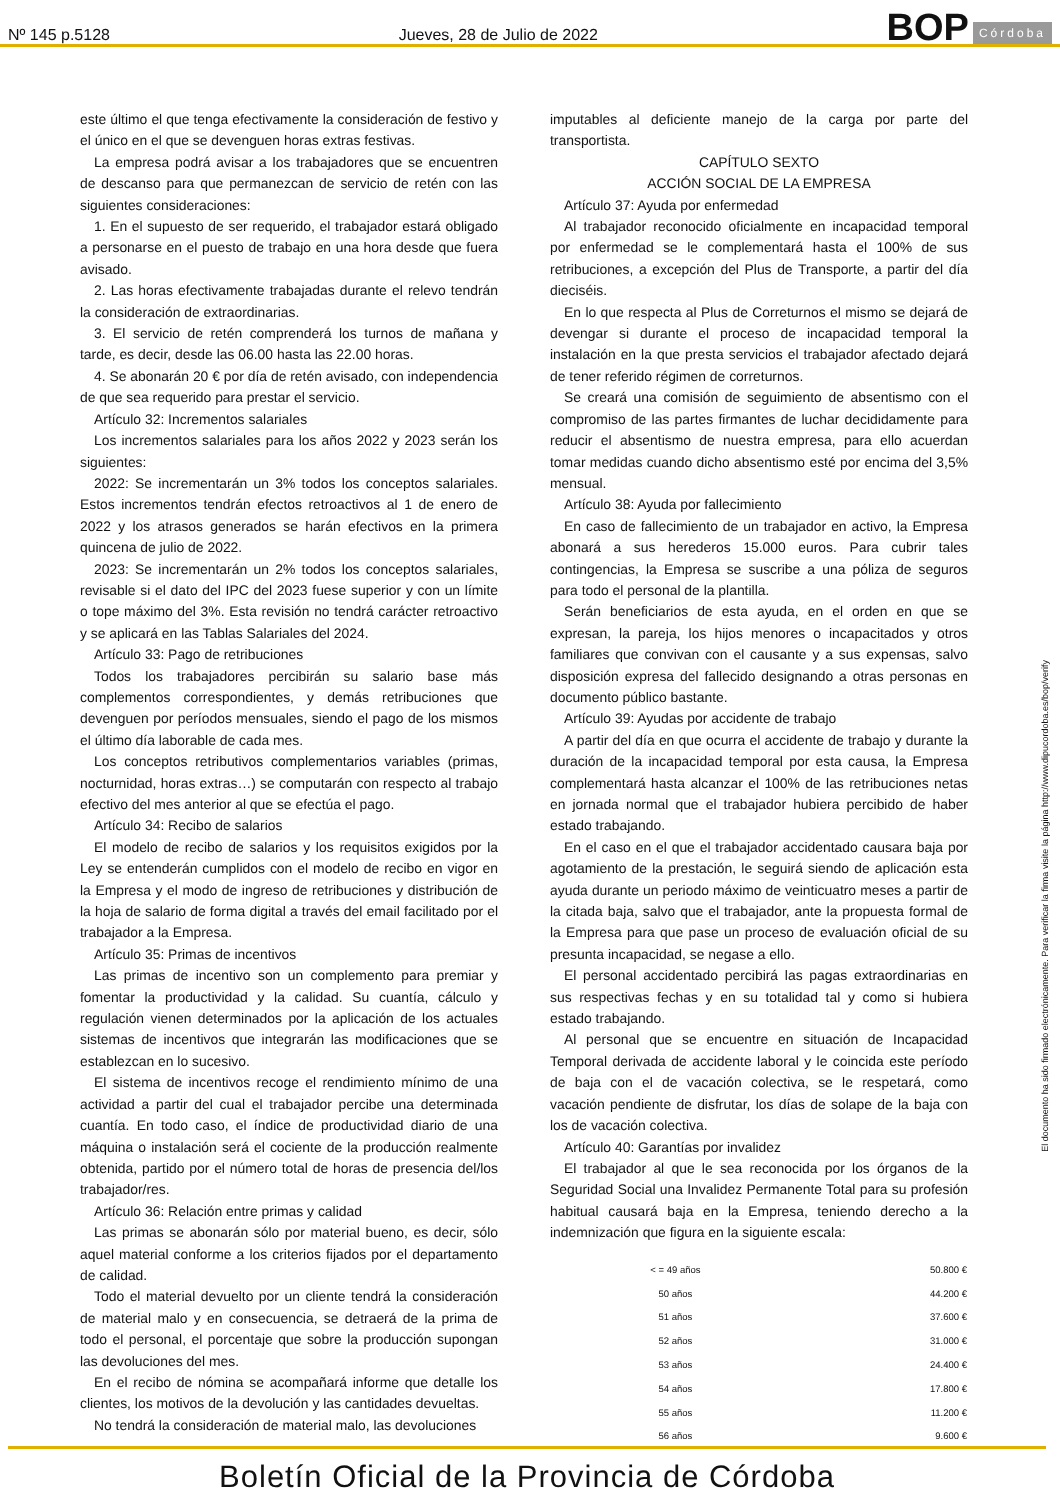Nº 145 p.5128 Jueves, 28 de Julio de 2022 BOP Córdoba
este último el que tenga efectivamente la consideración de festivo y el único en el que se devenguen horas extras festivas.
La empresa podrá avisar a los trabajadores que se encuentren de descanso para que permanezcan de servicio de retén con las siguientes consideraciones:
1. En el supuesto de ser requerido, el trabajador estará obligado a personarse en el puesto de trabajo en una hora desde que fuera avisado.
2. Las horas efectivamente trabajadas durante el relevo tendrán la consideración de extraordinarias.
3. El servicio de retén comprenderá los turnos de mañana y tarde, es decir, desde las 06.00 hasta las 22.00 horas.
4. Se abonarán 20 € por día de retén avisado, con independencia de que sea requerido para prestar el servicio.
Artículo 32: Incrementos salariales
Los incrementos salariales para los años 2022 y 2023 serán los siguientes:
2022: Se incrementarán un 3% todos los conceptos salariales. Estos incrementos tendrán efectos retroactivos al 1 de enero de 2022 y los atrasos generados se harán efectivos en la primera quincena de julio de 2022.
2023: Se incrementarán un 2% todos los conceptos salariales, revisable si el dato del IPC del 2023 fuese superior y con un límite o tope máximo del 3%. Esta revisión no tendrá carácter retroactivo y se aplicará en las Tablas Salariales del 2024.
Artículo 33: Pago de retribuciones
Todos los trabajadores percibirán su salario base más complementos correspondientes, y demás retribuciones que devenguen por períodos mensuales, siendo el pago de los mismos el último día laborable de cada mes.
Los conceptos retributivos complementarios variables (primas, nocturnidad, horas extras…) se computarán con respecto al trabajo efectivo del mes anterior al que se efectúa el pago.
Artículo 34: Recibo de salarios
El modelo de recibo de salarios y los requisitos exigidos por la Ley se entenderán cumplidos con el modelo de recibo en vigor en la Empresa y el modo de ingreso de retribuciones y distribución de la hoja de salario de forma digital a través del email facilitado por el trabajador a la Empresa.
Artículo 35: Primas de incentivos
Las primas de incentivo son un complemento para premiar y fomentar la productividad y la calidad. Su cuantía, cálculo y regulación vienen determinados por la aplicación de los actuales sistemas de incentivos que integrarán las modificaciones que se establezcan en lo sucesivo.
El sistema de incentivos recoge el rendimiento mínimo de una actividad a partir del cual el trabajador percibe una determinada cuantía. En todo caso, el índice de productividad diario de una máquina o instalación será el cociente de la producción realmente obtenida, partido por el número total de horas de presencia del/los trabajador/res.
Artículo 36: Relación entre primas y calidad
Las primas se abonarán sólo por material bueno, es decir, sólo aquel material conforme a los criterios fijados por el departamento de calidad.
Todo el material devuelto por un cliente tendrá la consideración de material malo y en consecuencia, se detraerá de la prima de todo el personal, el porcentaje que sobre la producción supongan las devoluciones del mes.
En el recibo de nómina se acompañará informe que detalle los clientes, los motivos de la devolución y las cantidades devueltas.
No tendrá la consideración de material malo, las devoluciones
imputables al deficiente manejo de la carga por parte del transportista.
CAPÍTULO SEXTO
ACCIÓN SOCIAL DE LA EMPRESA
Artículo 37: Ayuda por enfermedad
Al trabajador reconocido oficialmente en incapacidad temporal por enfermedad se le complementará hasta el 100% de sus retribuciones, a excepción del Plus de Transporte, a partir del día dieciséis.
En lo que respecta al Plus de Correturnos el mismo se dejará de devengar si durante el proceso de incapacidad temporal la instalación en la que presta servicios el trabajador afectado dejará de tener referido régimen de correturnos.
Se creará una comisión de seguimiento de absentismo con el compromiso de las partes firmantes de luchar decididamente para reducir el absentismo de nuestra empresa, para ello acuerdan tomar medidas cuando dicho absentismo esté por encima del 3,5% mensual.
Artículo 38: Ayuda por fallecimiento
En caso de fallecimiento de un trabajador en activo, la Empresa abonará a sus herederos 15.000 euros. Para cubrir tales contingencias, la Empresa se suscribe a una póliza de seguros para todo el personal de la plantilla.
Serán beneficiarios de esta ayuda, en el orden en que se expresan, la pareja, los hijos menores o incapacitados y otros familiares que convivan con el causante y a sus expensas, salvo disposición expresa del fallecido designando a otras personas en documento público bastante.
Artículo 39: Ayudas por accidente de trabajo
A partir del día en que ocurra el accidente de trabajo y durante la duración de la incapacidad temporal por esta causa, la Empresa complementará hasta alcanzar el 100% de las retribuciones netas en jornada normal que el trabajador hubiera percibido de haber estado trabajando.
En el caso en el que el trabajador accidentado causara baja por agotamiento de la prestación, le seguirá siendo de aplicación esta ayuda durante un periodo máximo de veinticuatro meses a partir de la citada baja, salvo que el trabajador, ante la propuesta formal de la Empresa para que pase un proceso de evaluación oficial de su presunta incapacidad, se negase a ello.
El personal accidentado percibirá las pagas extraordinarias en sus respectivas fechas y en su totalidad tal y como si hubiera estado trabajando.
Al personal que se encuentre en situación de Incapacidad Temporal derivada de accidente laboral y le coincida este período de baja con el de vacación colectiva, se le respetará, como vacación pendiente de disfrutar, los días de solape de la baja con los de vacación colectiva.
Artículo 40: Garantías por invalidez
El trabajador al que le sea reconocida por los órganos de la Seguridad Social una Invalidez Permanente Total para su profesión habitual causará baja en la Empresa, teniendo derecho a la indemnización que figura en la siguiente escala:
| < = 49 años | 50.800 € |
| 50 años | 44.200 € |
| 51 años | 37.600 € |
| 52 años | 31.000 € |
| 53 años | 24.400 € |
| 54 años | 17.800 € |
| 55 años | 11.200 € |
| 56 años | 9.600 € |
El documento ha sido firmado electrónicamente. Para verificar la firma visite la página http://www.dipucordoba.es/bop/verify
Boletín Oficial de la Provincia de Córdoba